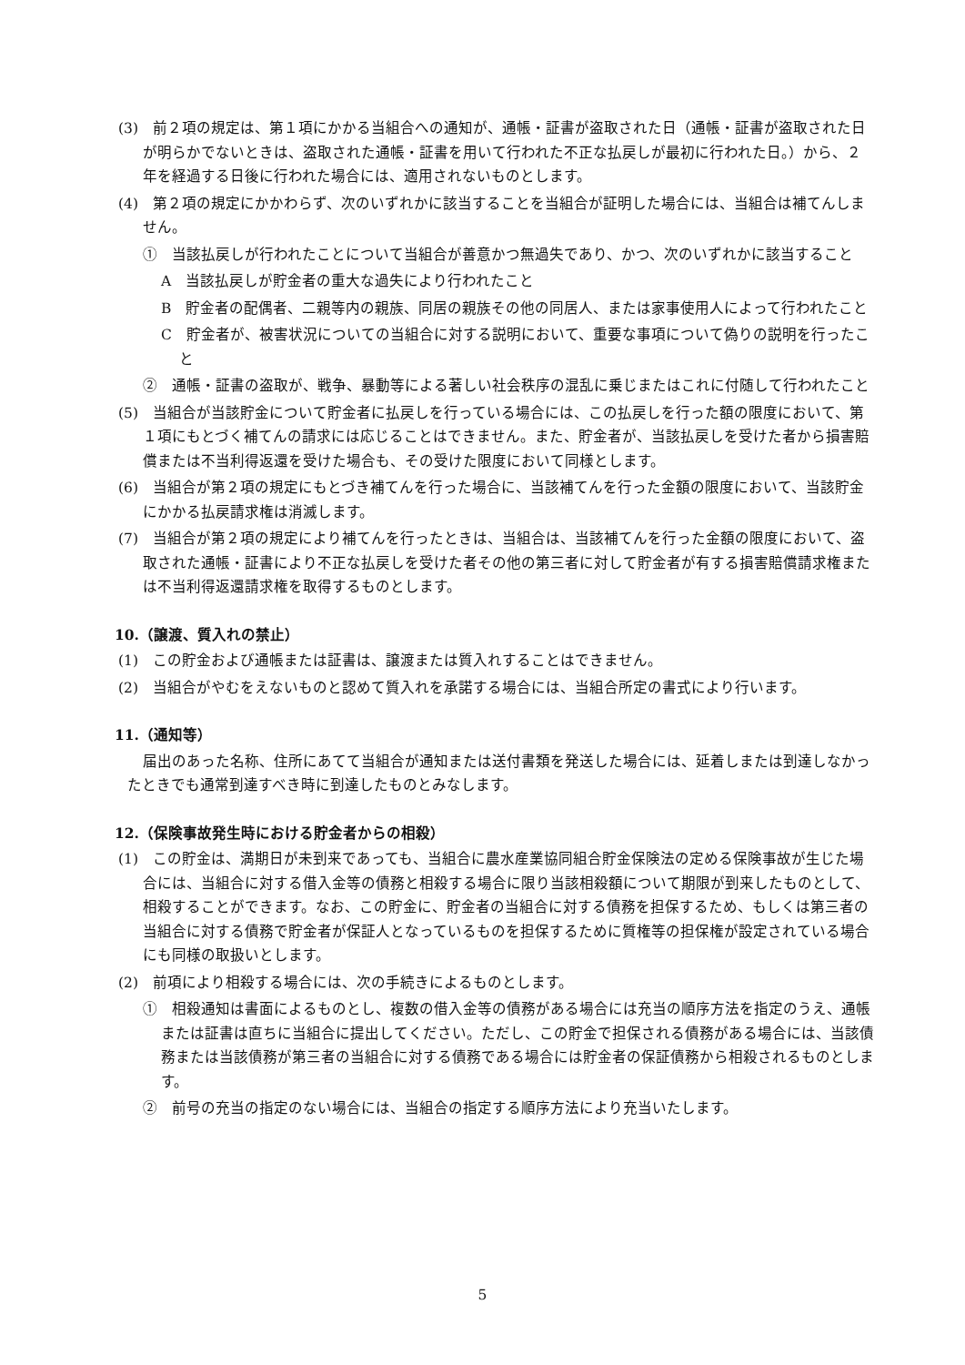(3)　前２項の規定は、第１項にかかる当組合への通知が、通帳・証書が盗取された日（通帳・証書が盗取された日が明らかでないときは、盗取された通帳・証書を用いて行われた不正な払戻しが最初に行われた日。）から、２年を経過する日後に行われた場合には、適用されないものとします。
(4)　第２項の規定にかかわらず、次のいずれかに該当することを当組合が証明した場合には、当組合は補てんしません。
①　当該払戻しが行われたことについて当組合が善意かつ無過失であり、かつ、次のいずれかに該当すること
A　当該払戻しが貯金者の重大な過失により行われたこと
B　貯金者の配偶者、二親等内の親族、同居の親族その他の同居人、または家事使用人によって行われたこと
C　貯金者が、被害状況についての当組合に対する説明において、重要な事項について偽りの説明を行ったこと
②　通帳・証書の盗取が、戦争、暴動等による著しい社会秩序の混乱に乗じまたはこれに付随して行われたこと
(5)　当組合が当該貯金について貯金者に払戻しを行っている場合には、この払戻しを行った額の限度において、第１項にもとづく補てんの請求には応じることはできません。また、貯金者が、当該払戻しを受けた者から損害賠償または不当利得返還を受けた場合も、その受けた限度において同様とします。
(6)　当組合が第２項の規定にもとづき補てんを行った場合に、当該補てんを行った金額の限度において、当該貯金にかかる払戻請求権は消滅します。
(7)　当組合が第２項の規定により補てんを行ったときは、当組合は、当該補てんを行った金額の限度において、盗取された通帳・証書により不正な払戻しを受けた者その他の第三者に対して貯金者が有する損害賠償請求権または不当利得返還請求権を取得するものとします。
10.（譲渡、質入れの禁止）
(1)　この貯金および通帳または証書は、譲渡または質入れすることはできません。
(2)　当組合がやむをえないものと認めて質入れを承諾する場合には、当組合所定の書式により行います。
11.（通知等）
届出のあった名称、住所にあてて当組合が通知または送付書類を発送した場合には、延着しまたは到達しなかったときでも通常到達すべき時に到達したものとみなします。
12.（保険事故発生時における貯金者からの相殺）
(1)　この貯金は、満期日が未到来であっても、当組合に農水産業協同組合貯金保険法の定める保険事故が生じた場合には、当組合に対する借入金等の債務と相殺する場合に限り当該相殺額について期限が到来したものとして、相殺することができます。なお、この貯金に、貯金者の当組合に対する債務を担保するため、もしくは第三者の当組合に対する債務で貯金者が保証人となっているものを担保するために質権等の担保権が設定されている場合にも同様の取扱いとします。
(2)　前項により相殺する場合には、次の手続きによるものとします。
①　相殺通知は書面によるものとし、複数の借入金等の債務がある場合には充当の順序方法を指定のうえ、通帳または証書は直ちに当組合に提出してください。ただし、この貯金で担保される債務がある場合には、当該債務または当該債務が第三者の当組合に対する債務である場合には貯金者の保証債務から相殺されるものとします。
②　前号の充当の指定のない場合には、当組合の指定する順序方法により充当いたします。
5